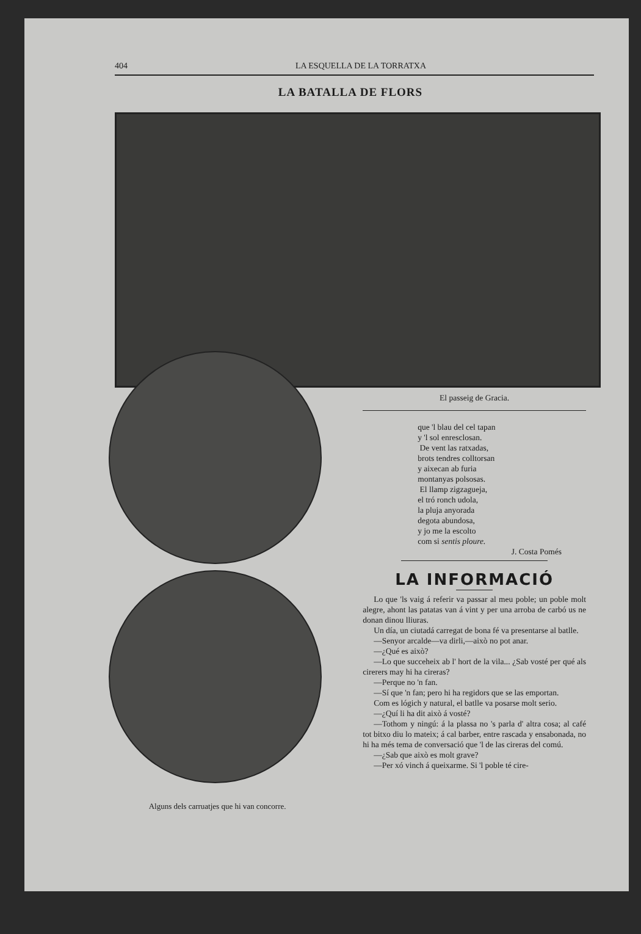404 LA ESQUELLA DE LA TORRATXA
LA BATALLA DE FLORS
Alguns dels carruatjes que hi van concorre.
El passeig de Gracia.
que 'l blau del cel tapan
y 'l sol enresclosan.
De vent las ratxadas,
brots tendres colltorsan
y aixecan ab furia
montanyas polsosas.
El llamp zigzagueja,
el tró ronch udola,
la pluja anyorada
degota abundosa,
y jo me la escolto
com si sentis ploure.
J. Costa Pomés
LA INFORMACIÓ
Lo que 'ls vaig á referir va passar al meu poble; un poble molt alegre, ahont las patatas van á vint y per una arroba de carbó us ne donan dinou lliuras.
Un día, un ciutadá carregat de bona fé va presentarse al batlle.
—Senyor arcalde—va dirli,—això no pot anar.
—¿Qué es això?
—Lo que succeheix ab l' hort de la vila... ¿Sab vosté per qué als cirerers may hi ha cireras?
—Perque no 'n fan.
—Sí que 'n fan; pero hi ha regidors que se las emportan.
Com es lógich y natural, el batlle va posarse molt serio.
—¿Quí li ha dit això á vosté?
—Tothom y ningú: á la plassa no 's parla d' altra cosa; al café tot bitxo diu lo mateix; á cal barber, entre rascada y ensabonada, no hi ha més tema de conversació que 'l de las cireras del comú.
—¿Sab que això es molt grave?
—Per xó vinch á queixarme. Si 'l poble té cire-